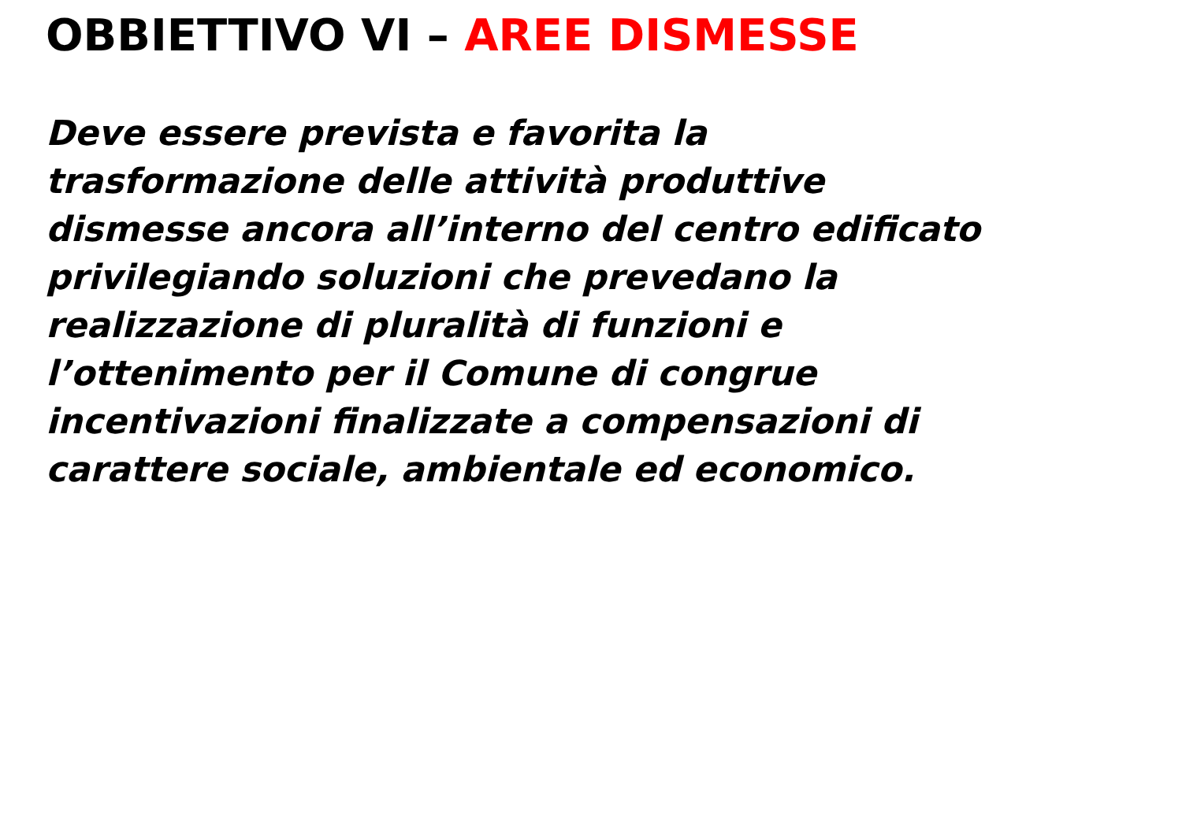OBBIETTIVO VI – AREE DISMESSE
Deve essere prevista e favorita la
trasformazione delle attività produttive
dismesse ancora all’interno del centro edificato
privilegiando soluzioni che prevedano la
realizzazione di pluralità di funzioni e
l’ottenimento per il Comune di congrue
incentivazioni finalizzate a compensazioni di
carattere sociale, ambientale ed economico.